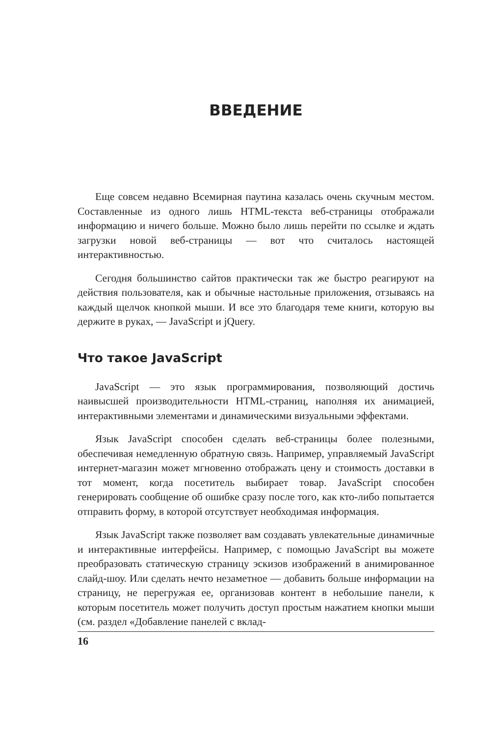ВВЕДЕНИЕ
Еще совсем недавно Всемирная паутина казалась очень скучным местом. Составленные из одного лишь HTML-текста веб-страницы отображали информацию и ничего больше. Можно было лишь перейти по ссылке и ждать загрузки новой веб-страницы — вот что считалось настоящей интерактивностью.
Сегодня большинство сайтов практически так же быстро реагируют на действия пользователя, как и обычные настольные приложения, отзываясь на каждый щелчок кнопкой мыши. И все это благодаря теме книги, которую вы держите в руках, — JavaScript и jQuery.
Что такое JavaScript
JavaScript — это язык программирования, позволяющий достичь наивысшей производительности HTML-страниц, наполняя их анимацией, интерактивными элементами и динамическими визуальными эффектами.
Язык JavaScript способен сделать веб-страницы более полезными, обеспечивая немедленную обратную связь. Например, управляемый JavaScript интернет-магазин может мгновенно отображать цену и стоимость доставки в тот момент, когда посетитель выбирает товар. JavaScript способен генерировать сообщение об ошибке сразу после того, как кто-либо попытается отправить форму, в которой отсутствует необходимая информация.
Язык JavaScript также позволяет вам создавать увлекательные динамичные и интерактивные интерфейсы. Например, с помощью JavaScript вы можете преобразовать статическую страницу эскизов изображений в анимированное слайд-шоу. Или сделать нечто незаметное — добавить больше информации на страницу, не перегружая ее, организовав контент в небольшие панели, к которым посетитель может получить доступ простым нажатием кнопки мыши (см. раздел «Добавление панелей с вклад-
16